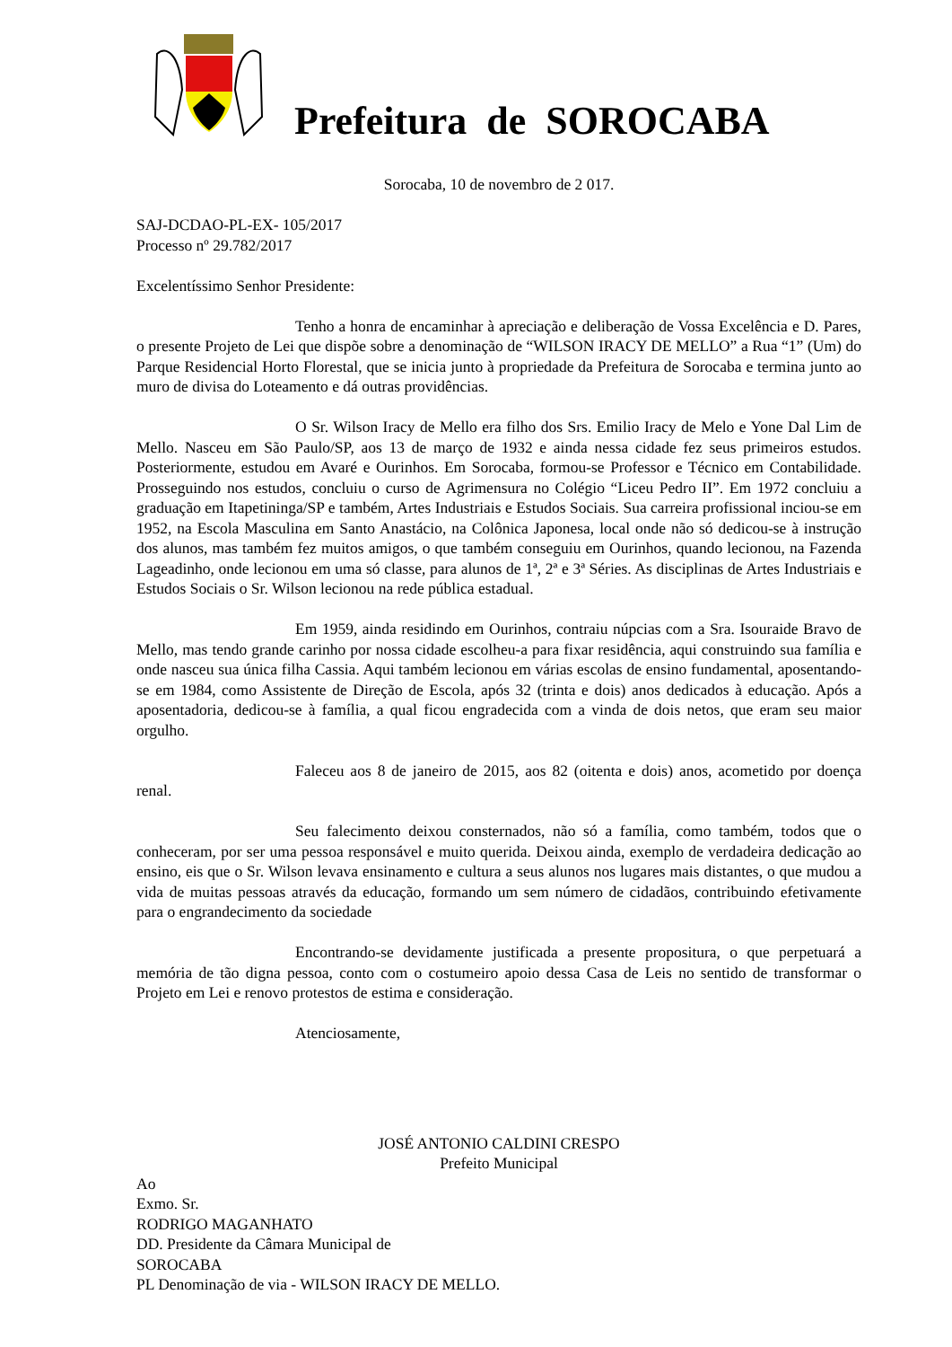Prefeitura de SOROCABA
Sorocaba, 10 de novembro de 2 017.
SAJ-DCDAO-PL-EX- 105/2017
Processo nº 29.782/2017
Excelentíssimo Senhor Presidente:
Tenho a honra de encaminhar à apreciação e deliberação de Vossa Excelência e D. Pares, o presente Projeto de Lei que dispõe sobre a denominação de “WILSON IRACY DE MELLO” a Rua “1” (Um) do Parque Residencial Horto Florestal, que se inicia junto à propriedade da Prefeitura de Sorocaba e termina junto ao muro de divisa do Loteamento e dá outras providências.
O Sr. Wilson Iracy de Mello era filho dos Srs. Emilio Iracy de Melo e Yone Dal Lim de Mello. Nasceu em São Paulo/SP, aos 13 de março de 1932 e ainda nessa cidade fez seus primeiros estudos. Posteriormente, estudou em Avaré e Ourinhos. Em Sorocaba, formou-se Professor e Técnico em Contabilidade. Prosseguindo nos estudos, concluiu o curso de Agrimensura no Colégio “Liceu Pedro II”. Em 1972 concluiu a graduação em Itapetininga/SP e também, Artes Industriais e Estudos Sociais. Sua carreira profissional inciou-se em 1952, na Escola Masculina em Santo Anastácio, na Colônica Japonesa, local onde não só dedicou-se à instrução dos alunos, mas também fez muitos amigos, o que também conseguiu em Ourinhos, quando lecionou, na Fazenda Lageadinho, onde lecionou em uma só classe, para alunos de 1ª, 2ª e 3ª Séries. As disciplinas de Artes Industriais e Estudos Sociais o Sr. Wilson lecionou na rede pública estadual.
Em 1959, ainda residindo em Ourinhos, contraiu núpcias com a Sra. Isouraide Bravo de Mello, mas tendo grande carinho por nossa cidade escolheu-a para fixar residência, aqui construindo sua família e onde nasceu sua única filha Cassia. Aqui também lecionou em várias escolas de ensino fundamental, aposentando-se em 1984, como Assistente de Direção de Escola, após 32 (trinta e dois) anos dedicados à educação. Após a aposentadoria, dedicou-se à família, a qual ficou engradecida com a vinda de dois netos, que eram seu maior orgulho.
Faleceu aos 8 de janeiro de 2015, aos 82 (oitenta e dois) anos, acometido por doença renal.
Seu falecimento deixou consternados, não só a família, como também, todos que o conheceram, por ser uma pessoa responsável e muito querida. Deixou ainda, exemplo de verdadeira dedicação ao ensino, eis que o Sr. Wilson levava ensinamento e cultura a seus alunos nos lugares mais distantes, o que mudou a vida de muitas pessoas através da educação, formando um sem número de cidadãos, contribuindo efetivamente para o engrandecimento da sociedade
Encontrando-se devidamente justificada a presente propositura, o que perpetuará a memória de tão digna pessoa, conto com o costumeiro apoio dessa Casa de Leis no sentido de transformar o Projeto em Lei e renovo protestos de estima e consideração.
Atenciosamente,
JOSÉ ANTONIO CALDINI CRESPO
Prefeito Municipal
Ao
Exmo. Sr.
RODRIGO MAGANHATO
DD. Presidente da Câmara Municipal de
SOROCABA
PL Denominação de via - WILSON IRACY DE MELLO.